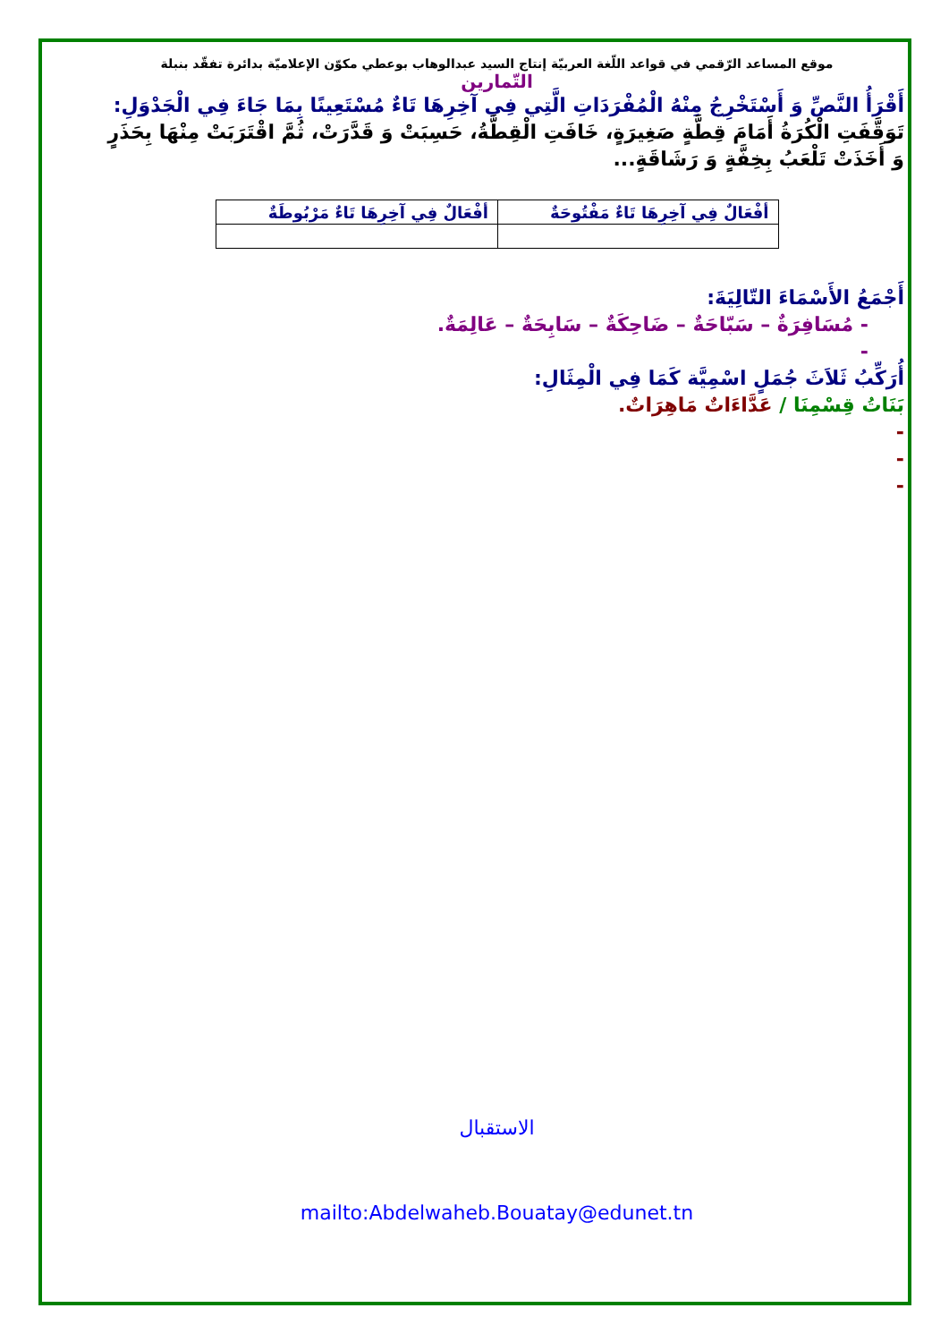موقع المساعد الرّقمي في قواعد اللّغة العربيّة إنتاج السيد عبدالوهاب بوعطي مكوّن الإعلاميّة بدائرة تفقّد بنبلة
التّمارين
أَقْرَأُ النَّصِّ وَ أَسْتَخْرِجُ مِنْهُ الْمُفْرَدَاتِ الَّتِي فِي آخِرِهَا تَاءٌ مُسْتَعِينًا بِمَا جَاءَ فِي الْجَدْوَلِ:
تَوَقَّفَتِ الْكُرَةُ أَمَامَ قِطَّةٍ صَغِيرَةٍ، خَافَتِ الْقِطَّةُ، حَسِبَتْ وَ قَدَّرَتْ، ثُمَّ اقْتَرَبَتْ مِنْهَا بِحَذَرٍ وَ أَخَذَتْ تَلْعَبُ بِخِفَّةٍ وَ رَشَاقَةٍ...
| أفْعَالٌ فِي آخِرِهَا تَاءٌ مَفْتُوحَةٌ | أفْعَالٌ فِي آخِرِهَا تَاءٌ مَرْبُوطَةٌ |
| --- | --- |
أَجْمَعُ الأَسْمَاءَ التّالِيَةَ:
- مُسَافِرَةٌ – سَبّاحَةٌ – ضَاحِكَةٌ – سَابِحَةٌ – عَالِمَةٌ.
-
أُرَكِّبُ ثَلاَثَ جُمَلٍ اسْمِيَّة كَمَا فِي الْمِثَالِ:
بَنَاتُ قِسْمِنَا / عَدَّاءَاتٌ مَاهِرَاتٌ.
-
-
-
الاستقبال
mailto:Abdelwaheb.Bouatay@edunet.tn